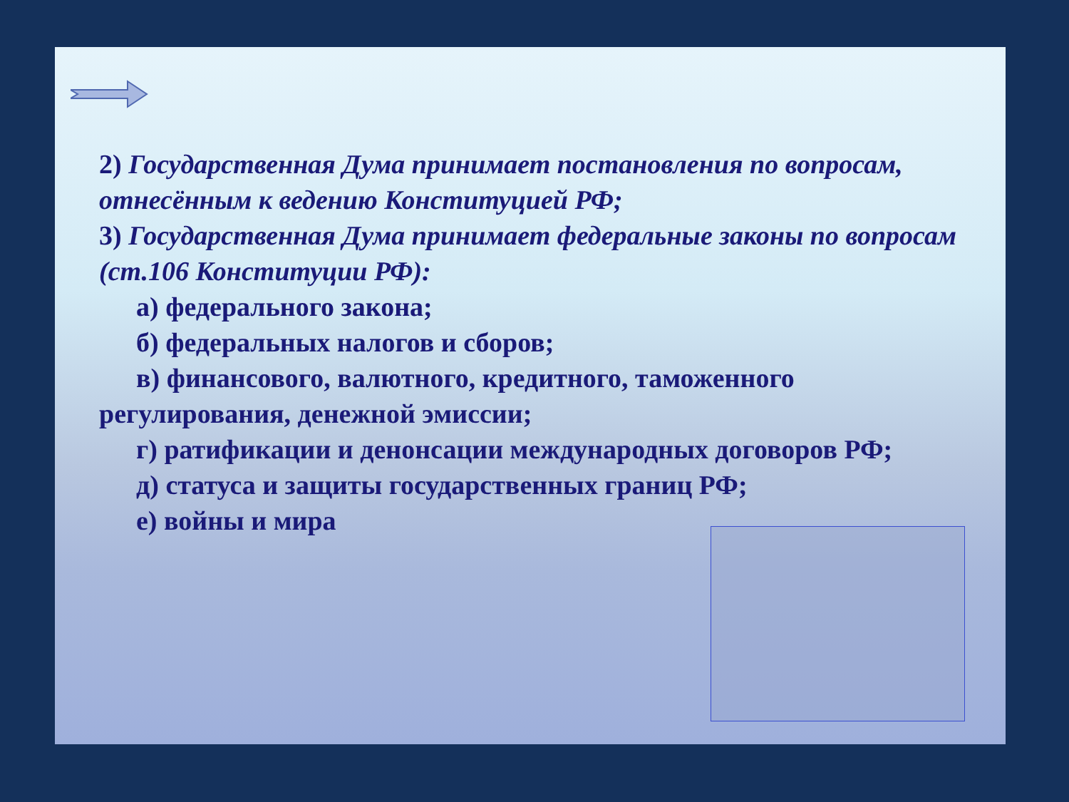2) Государственная Дума принимает постановления по вопросам, отнесённым к ведению Конституцией РФ;
3) Государственная Дума принимает федеральные законы по вопросам (ст.106 Конституции РФ):
а) федерального закона;
б) федеральных налогов и сборов;
в) финансового, валютного, кредитного, таможенного регулирования, денежной эмиссии;
г) ратификации и денонсации международных договоров РФ;
д) статуса и защиты государственных границ РФ;
е) войны и мира